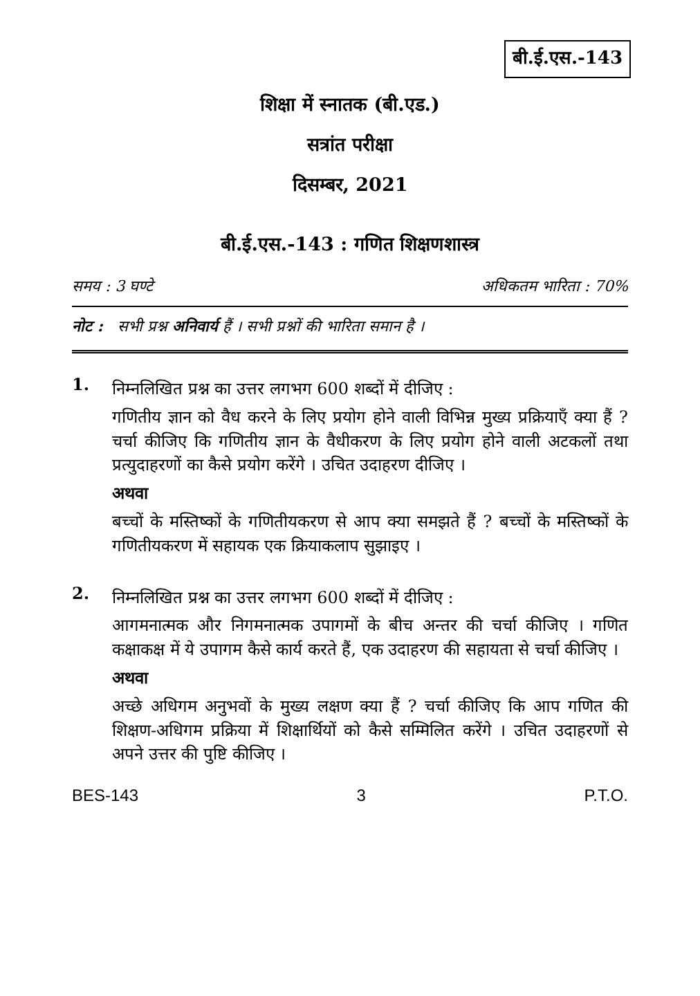बी.ई.एस.-143
शिक्षा में स्नातक (बी.एड.)
सत्रांत परीक्षा
दिसम्बर, 2021
बी.ई.एस.-143 : गणित शिक्षणशास्त्र
समय : 3 घण्टे अधिकतम भारिता : 70%
नोट : सभी प्रश्न अनिवार्य हैं । सभी प्रश्नों की भारिता समान है ।
1.
निम्नलिखित प्रश्न का उत्तर लगभग 600 शब्दों में दीजिए :
गणितीय ज्ञान को वैध करने के लिए प्रयोग होने वाली विभिन्न मुख्य प्रक्रियाएँ क्या हैं ? चर्चा कीजिए कि गणितीय ज्ञान के वैधीकरण के लिए प्रयोग होने वाली अटकलों तथा प्रत्युदाहरणों का कैसे प्रयोग करेंगे । उचित उदाहरण दीजिए ।
अथवा
बच्चों के मस्तिष्कों के गणितीयकरण से आप क्या समझते हैं ? बच्चों के मस्तिष्कों के गणितीयकरण में सहायक एक क्रियाकलाप सुझाइए ।
2.
निम्नलिखित प्रश्न का उत्तर लगभग 600 शब्दों में दीजिए :
आगमनात्मक और निगमनात्मक उपागमों के बीच अन्तर की चर्चा कीजिए । गणित कक्षाकक्ष में ये उपागम कैसे कार्य करते हैं, एक उदाहरण की सहायता से चर्चा कीजिए ।
अथवा
अच्छे अधिगम अनुभवों के मुख्य लक्षण क्या हैं ? चर्चा कीजिए कि आप गणित की शिक्षण-अधिगम प्रक्रिया में शिक्षार्थियों को कैसे सम्मिलित करेंगे । उचित उदाहरणों से अपने उत्तर की पुष्टि कीजिए ।
BES-143 3 P.T.O.